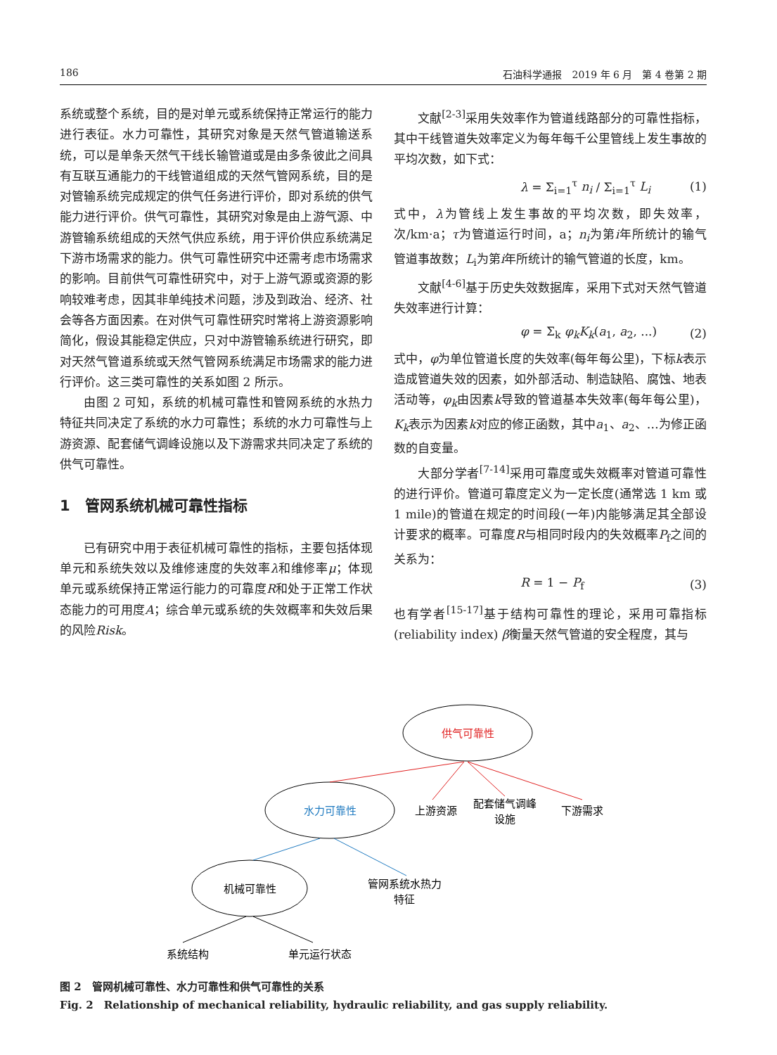186 石油科学通报　2019 年 6 月　第 4 卷第 2 期
系统或整个系统，目的是对单元或系统保持正常运行的能力进行表征。水力可靠性，其研究对象是天然气管道输送系统，可以是单条天然气干线长输管道或是由多条彼此之间具有互联互通能力的干线管道组成的天然气管网系统，目的是对管输系统完成规定的供气任务进行评价，即对系统的供气能力进行评价。供气可靠性，其研究对象是由上游气源、中游管输系统组成的天然气供应系统，用于评价供应系统满足下游市场需求的能力。供气可靠性研究中还需考虑市场需求的影响。目前供气可靠性研究中，对于上游气源或资源的影响较难考虑，因其非单纯技术问题，涉及到政治、经济、社会等各方面因素。在对供气可靠性研究时常将上游资源影响简化，假设其能稳定供应，只对中游管输系统进行研究，即对天然气管道系统或天然气管网系统满足市场需求的能力进行评价。这三类可靠性的关系如图 2 所示。
由图 2 可知，系统的机械可靠性和管网系统的水热力特征共同决定了系统的水力可靠性；系统的水力可靠性与上游资源、配套储气调峰设施以及下游需求共同决定了系统的供气可靠性。
1　管网系统机械可靠性指标
已有研究中用于表征机械可靠性的指标，主要包括体现单元和系统失效以及维修速度的失效率λ和维修率μ；体现单元或系统保持正常运行能力的可靠度R和处于正常工作状态能力的可用度A；综合单元或系统的失效概率和失效后果的风险Risk。
文献<sup>[2-3]</sup>采用失效率作为管道线路部分的可靠性指标，其中干线管道失效率定义为每年每千公里管线上发生事故的平均次数，如下式：
λ = Σ<sub>i=1</sub><sup>τ</sup> n<sub>i</sub> / Σ<sub>i=1</sub><sup>τ</sup> L<sub>i</sub> (1)
式中，λ为管线上发生事故的平均次数，即失效率，次/km·a；τ为管道运行时间，a；n<sub>i</sub>为第i年所统计的输气管道事故数；L<sub>i</sub>为第i年所统计的输气管道的长度，km。
文献<sup>[4-6]</sup>基于历史失效数据库，采用下式对天然气管道失效率进行计算：
φ = Σ<sub>k</sub> φ<sub>k</sub>K<sub>k</sub>(a<sub>1</sub>, a<sub>2</sub>, ...) (2)
式中，φ为单位管道长度的失效率(每年每公里)，下标k表示造成管道失效的因素，如外部活动、制造缺陷、腐蚀、地表活动等，φ<sub>k</sub>由因素k导致的管道基本失效率(每年每公里)，K<sub>k</sub>表示为因素k对应的修正函数，其中a<sub>1</sub>、a<sub>2</sub>、…为修正函数的自变量。
大部分学者<sup>[7-14]</sup>采用可靠度或失效概率对管道可靠性的进行评价。管道可靠度定义为一定长度(通常选 1 km 或 1 mile)的管道在规定的时间段(一年)内能够满足其全部设计要求的概率。可靠度R与相同时段内的失效概率P<sub>f</sub>之间的关系为：
R = 1 − P<sub>f</sub> (3)
也有学者<sup>[15-17]</sup>基于结构可靠性的理论，采用可靠指标(reliability index) β衡量天然气管道的安全程度，其与
供气可靠性
水力可靠性
机械可靠性
上游资源
配套储气调峰
设施
下游需求
管网系统水热力
特征
系统结构
单元运行状态
图 2　管网机械可靠性、水力可靠性和供气可靠性的关系
Fig. 2　Relationship of mechanical reliability, hydraulic reliability, and gas supply reliability.